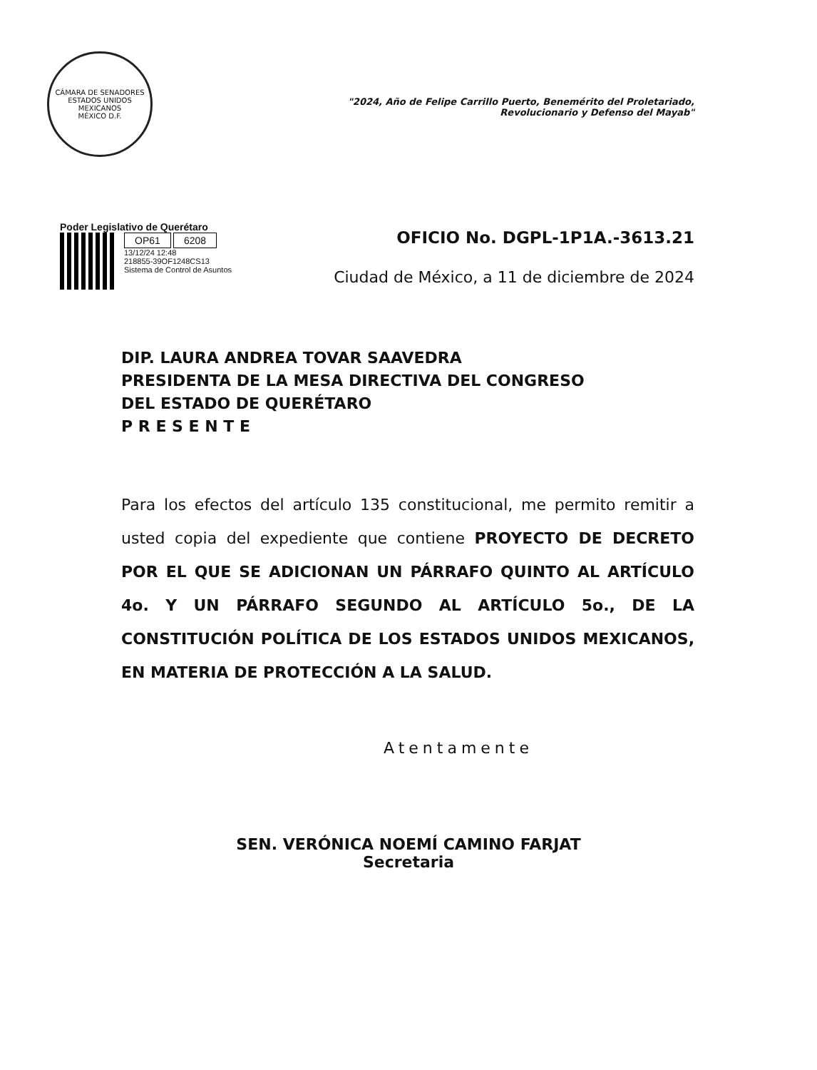CÁMARA DE SENADORES
ESTADOS UNIDOS MEXICANOS
MÉXICO D.F.
"2024, Año de Felipe Carrillo Puerto, Benemérito del Proletariado,
Revolucionario y Defenso del Mayab"
Poder Legislativo de Querétaro
OP61 6208
13/12/24 12:48
218855-39OF1248CS13
Sistema de Control de Asuntos
OFICIO No. DGPL-1P1A.-3613.21
Ciudad de México, a 11 de diciembre de 2024
DIP. LAURA ANDREA TOVAR SAAVEDRA
PRESIDENTA DE LA MESA DIRECTIVA DEL CONGRESO
DEL ESTADO DE QUERÉTARO
P R E S E N T E
Para los efectos del artículo 135 constitucional, me permito remitir a usted copia del expediente que contiene PROYECTO DE DECRETO POR EL QUE SE ADICIONAN UN PÁRRAFO QUINTO AL ARTÍCULO 4o. Y UN PÁRRAFO SEGUNDO AL ARTÍCULO 5o., DE LA CONSTITUCIÓN POLÍTICA DE LOS ESTADOS UNIDOS MEXICANOS, EN MATERIA DE PROTECCIÓN A LA SALUD.
Atentamente
SEN. VERÓNICA NOEMÍ CAMINO FARJAT
Secretaria